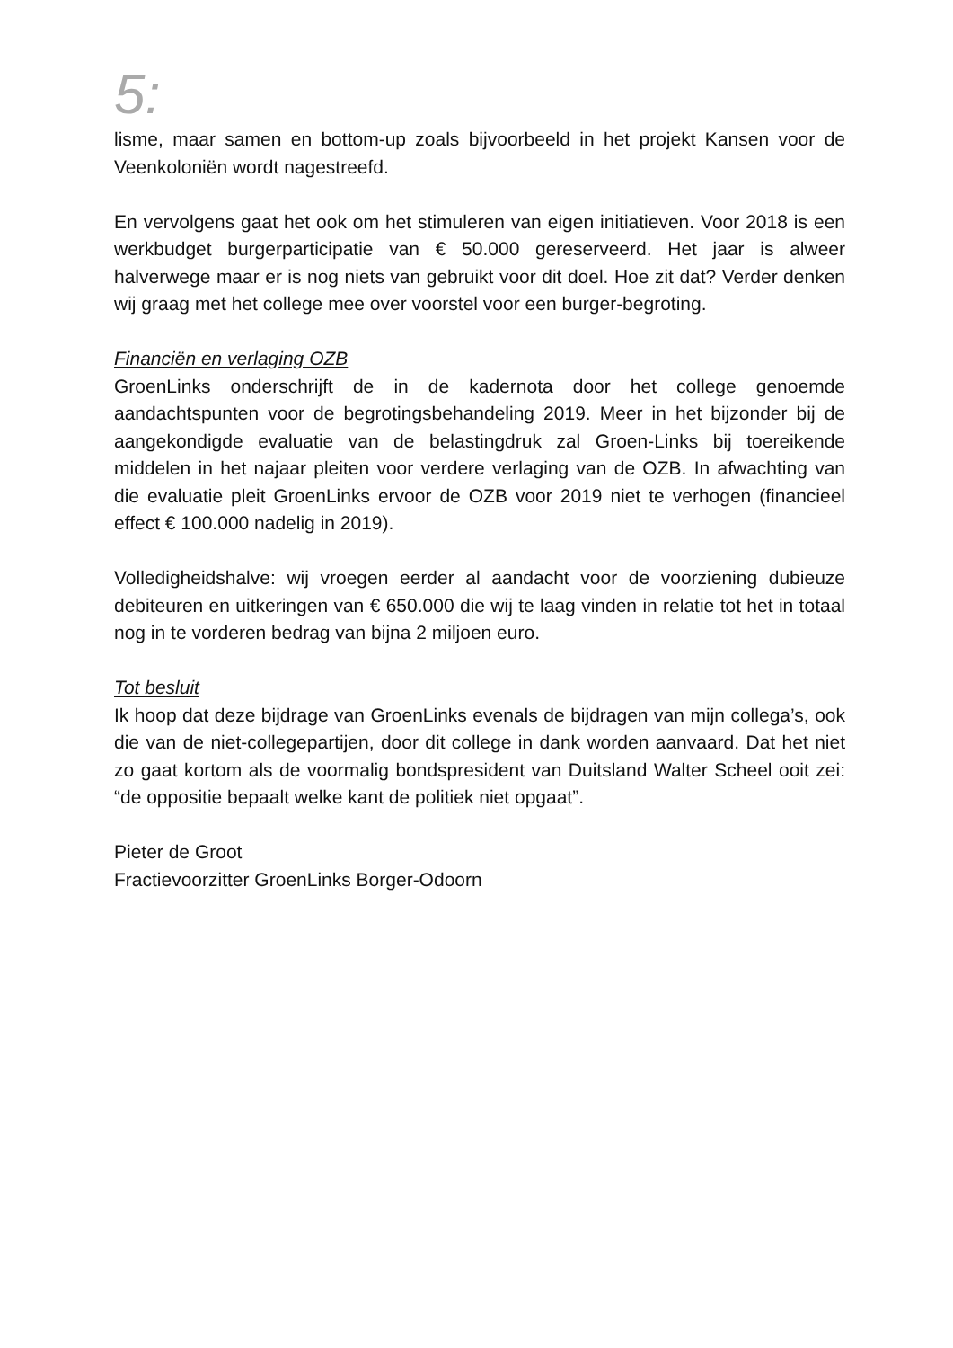5:
lisme, maar samen en bottom-up zoals bijvoorbeeld in het projekt Kansen voor de Veenkoloniën wordt nagestreefd.
En vervolgens gaat het ook om het stimuleren van eigen initiatieven. Voor 2018 is een werkbudget burgerparticipatie van € 50.000 gereserveerd. Het jaar is alweer halverwege maar er is nog niets van gebruikt voor dit doel. Hoe zit dat? Verder denken wij graag met het college mee over voorstel voor een burger-begroting.
Financiën en verlaging OZB
GroenLinks onderschrijft de in de kadernota door het college genoemde aandachtspunten voor de begrotingsbehandeling 2019. Meer in het bijzonder bij de aangekondigde evaluatie van de belastingdruk zal Groen-Links bij toereikende middelen in het najaar pleiten voor verdere verlaging van de OZB. In afwachting van die evaluatie pleit GroenLinks ervoor de OZB voor 2019 niet te verhogen (financieel effect € 100.000 nadelig in 2019).
Volledigheidshalve: wij vroegen eerder al aandacht voor de voorziening dubieuze debiteuren en uitkeringen van € 650.000 die wij te laag vinden in relatie tot het in totaal nog in te vorderen bedrag van bijna 2 miljoen euro.
Tot besluit
Ik hoop dat deze bijdrage van GroenLinks evenals de bijdragen van mijn collega’s, ook die van de niet-collegepartijen, door dit college in dank worden aanvaard. Dat het niet zo gaat kortom als de voormalig bondspresident van Duitsland Walter Scheel ooit zei: “de oppositie bepaalt welke kant de politiek niet opgaat”.
Pieter de Groot
Fractievoorzitter GroenLinks Borger-Odoorn